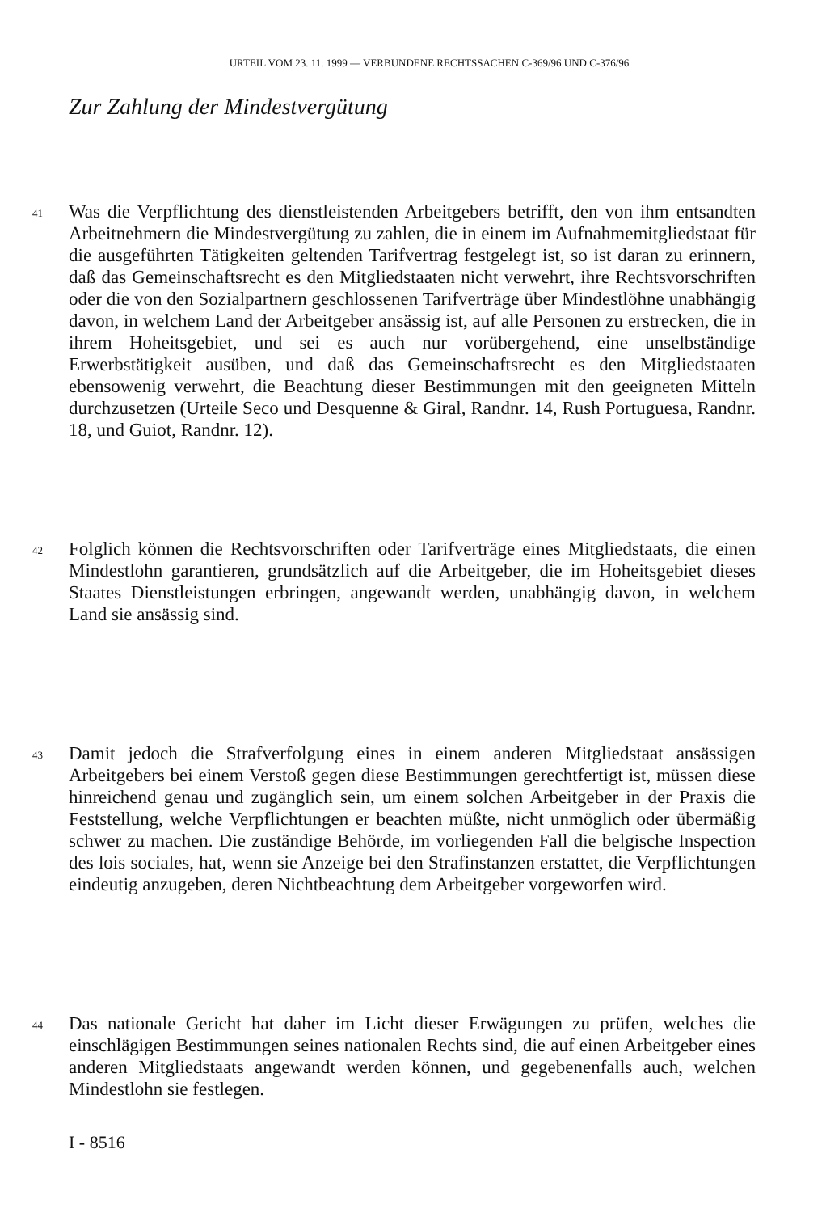URTEIL VOM 23. 11. 1999 — VERBUNDENE RECHTSSACHEN C-369/96 UND C-376/96
Zur Zahlung der Mindestvergütung
41
Was die Verpflichtung des dienstleistenden Arbeitgebers betrifft, den von ihm entsandten Arbeitnehmern die Mindestvergütung zu zahlen, die in einem im Aufnahmemitgliedstaat für die ausgeführten Tätigkeiten geltenden Tarifvertrag festgelegt ist, so ist daran zu erinnern, daß das Gemeinschaftsrecht es den Mitgliedstaaten nicht verwehrt, ihre Rechtsvorschriften oder die von den Sozialpartnern geschlossenen Tarifverträge über Mindestlöhne unabhängig davon, in welchem Land der Arbeitgeber ansässig ist, auf alle Personen zu erstrecken, die in ihrem Hoheitsgebiet, und sei es auch nur vorübergehend, eine unselbständige Erwerbstätigkeit ausüben, und daß das Gemeinschaftsrecht es den Mitgliedstaaten ebensowenig verwehrt, die Beachtung dieser Bestimmungen mit den geeigneten Mitteln durchzusetzen (Urteile Seco und Desquenne & Giral, Randnr. 14, Rush Portuguesa, Randnr. 18, und Guiot, Randnr. 12).
42
Folglich können die Rechtsvorschriften oder Tarifverträge eines Mitgliedstaats, die einen Mindestlohn garantieren, grundsätzlich auf die Arbeitgeber, die im Hoheitsgebiet dieses Staates Dienstleistungen erbringen, angewandt werden, unabhängig davon, in welchem Land sie ansässig sind.
43
Damit jedoch die Strafverfolgung eines in einem anderen Mitgliedstaat ansässigen Arbeitgebers bei einem Verstoß gegen diese Bestimmungen gerechtfertigt ist, müssen diese hinreichend genau und zugänglich sein, um einem solchen Arbeitgeber in der Praxis die Feststellung, welche Verpflichtungen er beachten müßte, nicht unmöglich oder übermäßig schwer zu machen. Die zuständige Behörde, im vorliegenden Fall die belgische Inspection des lois sociales, hat, wenn sie Anzeige bei den Strafinstanzen erstattet, die Verpflichtungen eindeutig anzugeben, deren Nichtbeachtung dem Arbeitgeber vorgeworfen wird.
44
Das nationale Gericht hat daher im Licht dieser Erwägungen zu prüfen, welches die einschlägigen Bestimmungen seines nationalen Rechts sind, die auf einen Arbeitgeber eines anderen Mitgliedstaats angewandt werden können, und gegebenenfalls auch, welchen Mindestlohn sie festlegen.
I - 8516